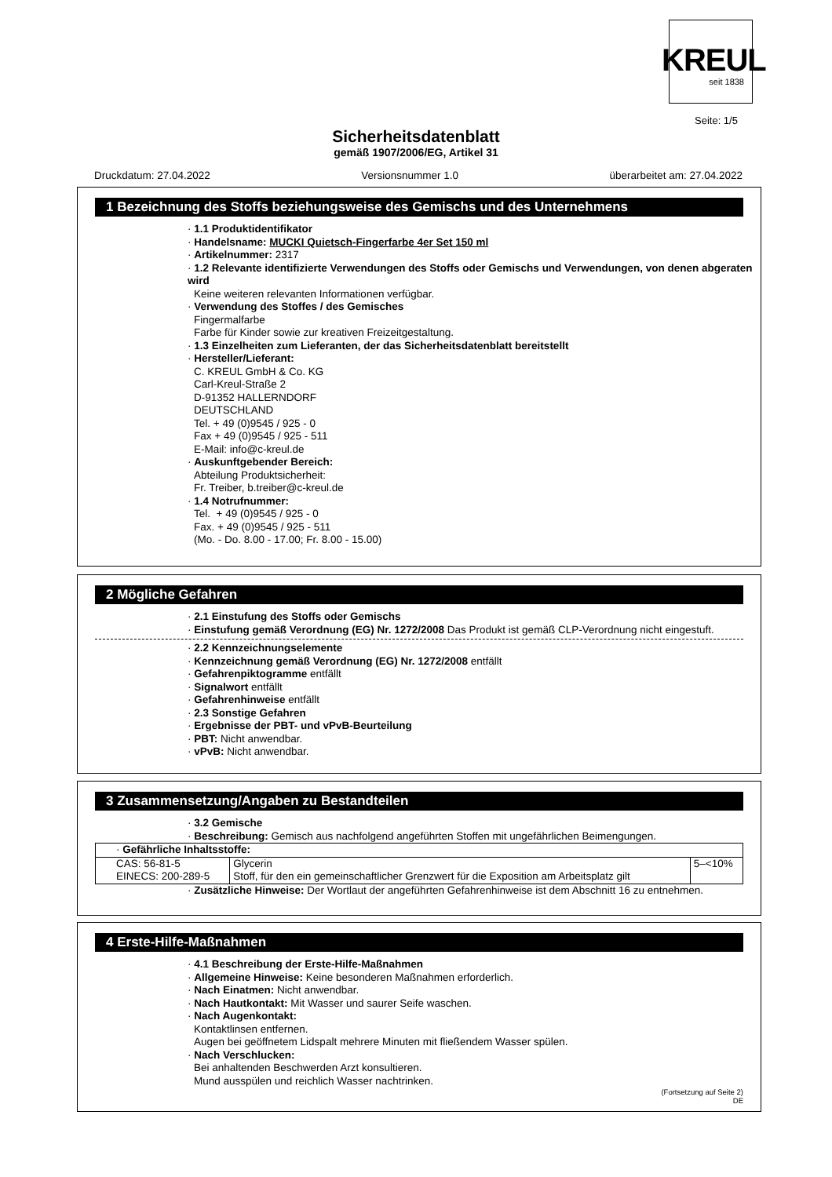KREUL
seit 1838
Seite: 1/5
Sicherheitsdatenblatt
gemäß 1907/2006/EG, Artikel 31
Druckdatum: 27.04.2022 Versionsnummer 1.0 überarbeitet am: 27.04.2022
1 Bezeichnung des Stoffs beziehungsweise des Gemischs und des Unternehmens
· 1.1 Produktidentifikator
· Handelsname: MUCKI Quietsch-Fingerfarbe 4er Set 150 ml
· Artikelnummer: 2317
· 1.2 Relevante identifizierte Verwendungen des Stoffs oder Gemischs und Verwendungen, von denen abgeraten wird
Keine weiteren relevanten Informationen verfügbar.
· Verwendung des Stoffes / des Gemisches
Fingermalfarbe
Farbe für Kinder sowie zur kreativen Freizeitgestaltung.
· 1.3 Einzelheiten zum Lieferanten, der das Sicherheitsdatenblatt bereitstellt
· Hersteller/Lieferant:
C. KREUL GmbH & Co. KG
Carl-Kreul-Straße 2
D-91352 HALLERNDORF
DEUTSCHLAND
Tel. + 49 (0)9545 / 925 - 0
Fax + 49 (0)9545 / 925 - 511
E-Mail: info@c-kreul.de
· Auskunftgebender Bereich:
Abteilung Produktsicherheit:
Fr. Treiber, b.treiber@c-kreul.de
· 1.4 Notrufnummer:
Tel. + 49 (0)9545 / 925 - 0
Fax. + 49 (0)9545 / 925 - 511
(Mo. - Do. 8.00 - 17.00; Fr. 8.00 - 15.00)
2 Mögliche Gefahren
· 2.1 Einstufung des Stoffs oder Gemischs
· Einstufung gemäß Verordnung (EG) Nr. 1272/2008 Das Produkt ist gemäß CLP-Verordnung nicht eingestuft.
· 2.2 Kennzeichnungselemente
· Kennzeichnung gemäß Verordnung (EG) Nr. 1272/2008 entfällt
· Gefahrenpiktogramme entfällt
· Signalwort entfällt
· Gefahrenhinweise entfällt
· 2.3 Sonstige Gefahren
· Ergebnisse der PBT- und vPvB-Beurteilung
· PBT: Nicht anwendbar.
· vPvB: Nicht anwendbar.
3 Zusammensetzung/Angaben zu Bestandteilen
· 3.2 Gemische
· Beschreibung: Gemisch aus nachfolgend angeführten Stoffen mit ungefährlichen Beimengungen.
| · Gefährliche Inhaltsstoffe: | | |
| CAS: 56-81-5 EINECS: 200-289-5 | Glycerin Stoff, für den ein gemeinschaftlicher Grenzwert für die Exposition am Arbeitsplatz gilt | 5–<10% |
· Zusätzliche Hinweise: Der Wortlaut der angeführten Gefahrenhinweise ist dem Abschnitt 16 zu entnehmen.
4 Erste-Hilfe-Maßnahmen
· 4.1 Beschreibung der Erste-Hilfe-Maßnahmen
· Allgemeine Hinweise: Keine besonderen Maßnahmen erforderlich.
· Nach Einatmen: Nicht anwendbar.
· Nach Hautkontakt: Mit Wasser und saurer Seife waschen.
· Nach Augenkontakt:
Kontaktlinsen entfernen.
Augen bei geöffnetem Lidspalt mehrere Minuten mit fließendem Wasser spülen.
· Nach Verschlucken:
Bei anhaltenden Beschwerden Arzt konsultieren.
Mund ausspülen und reichlich Wasser nachtrinken.
(Fortsetzung auf Seite 2)
DE